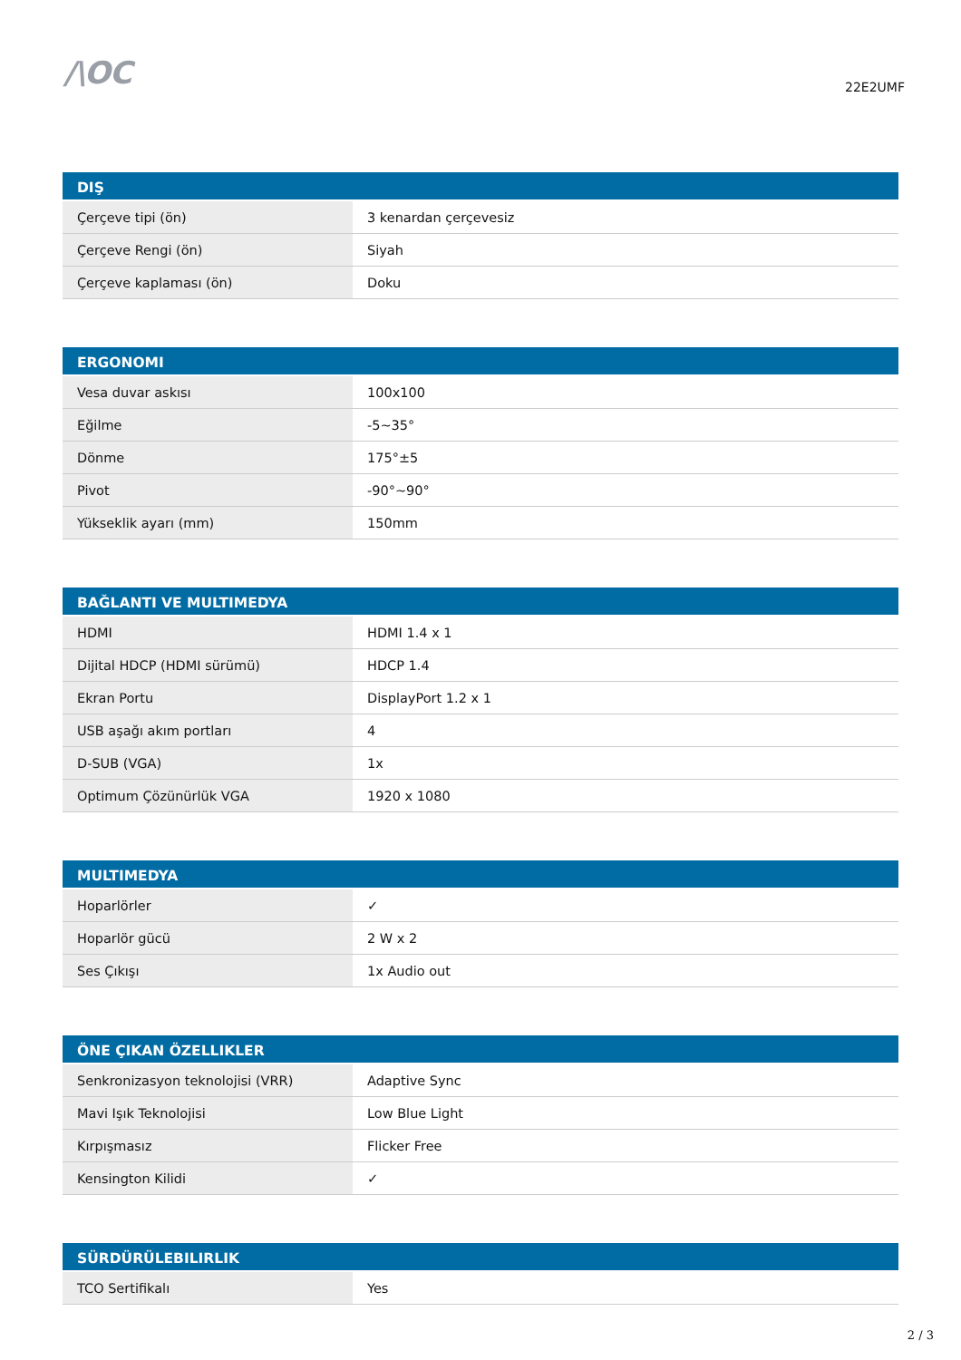/\OC
22E2UMF
| DIŞ | |
| --- | --- |
| Çerçeve tipi (ön) | 3 kenardan çerçevesiz |
| Çerçeve Rengi (ön) | Siyah |
| Çerçeve kaplaması (ön) | Doku |
| ERGONOMI | |
| --- | --- |
| Vesa duvar askısı | 100x100 |
| Eğilme | -5~35° |
| Dönme | 175°±5 |
| Pivot | -90°~90° |
| Yükseklik ayarı (mm) | 150mm |
| BAĞLANTI VE MULTIMEDYA | |
| --- | --- |
| HDMI | HDMI 1.4 x 1 |
| Dijital HDCP (HDMI sürümü) | HDCP 1.4 |
| Ekran Portu | DisplayPort 1.2 x 1 |
| USB aşağı akım portları | 4 |
| D-SUB (VGA) | 1x |
| Optimum Çözünürlük VGA | 1920 x 1080 |
| MULTIMEDYA | |
| --- | --- |
| Hoparlörler | ✓ |
| Hoparlör gücü | 2 W x 2 |
| Ses Çıkışı | 1x Audio out |
| ÖNE ÇIKAN ÖZELLIKLER | |
| --- | --- |
| Senkronizasyon teknolojisi (VRR) | Adaptive Sync |
| Mavi Işık Teknolojisi | Low Blue Light |
| Kırpışmasız | Flicker Free |
| Kensington Kilidi | ✓ |
| SÜRDÜRÜLEBILIRLIK | |
| --- | --- |
| TCO Sertifikalı | Yes |
2 / 3